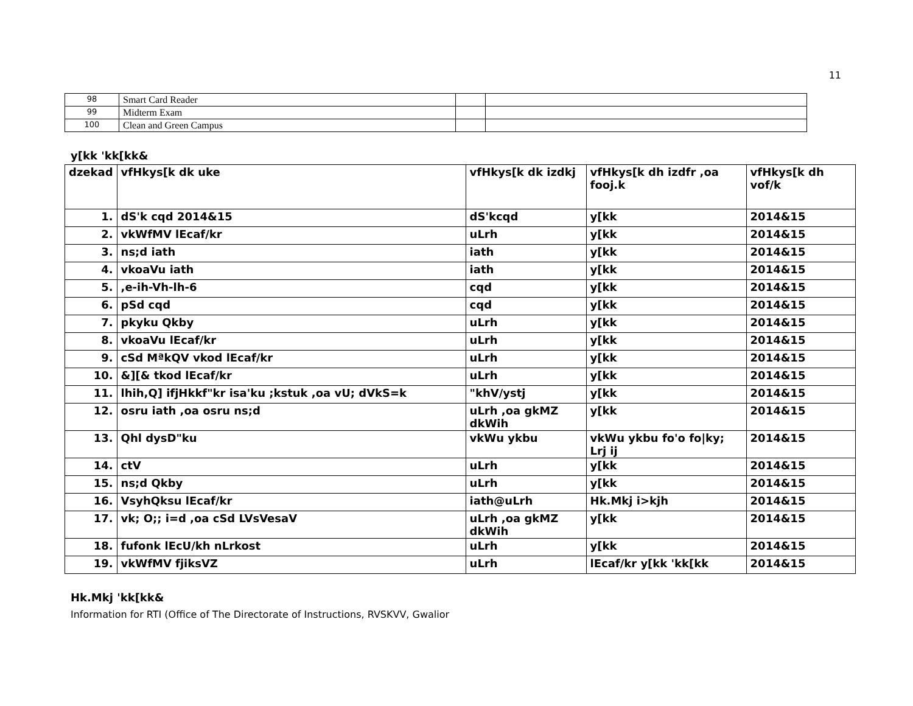11
| 98 | Smart Card Reader | | |
| 99 | Midterm Exam | | |
| 100 | Clean and Green Campus | | |
y[kk 'kk[kk&
| dzekad | vfHkys[k dk uke | vfHkys[k dk izdkj | vfHkys[k dh izdfr ,oa fooj.k | vfHkys[k dh vof/k |
| --- | --- | --- | --- | --- |
| 1. | dS'k cqd 2014&15 | dS'kcqd | y[kk | 2014&15 |
| 2. | vkWfMV lEcaf/kr | uLrh | y[kk | 2014&15 |
| 3. | ns;d iath | iath | y[kk | 2014&15 |
| 4. | vkoaVu iath | iath | y[kk | 2014&15 |
| 5. | ,e-ih-Vh-lh-6 | cqd | y[kk | 2014&15 |
| 6. | pSd cqd | cqd | y[kk | 2014&15 |
| 7. | pkyku Qkby | uLrh | y[kk | 2014&15 |
| 8. | vkoaVu lEcaf/kr | uLrh | y[kk | 2014&15 |
| 9. | cSd MªkQV vkod lEcaf/kr | uLrh | y[kk | 2014&15 |
| 10. | &][& tkod lEcaf/kr | uLrh | y[kk | 2014&15 |
| 11. | lhih,Q] ifjHkkf"kr isa'ku ;kstuk ,oa vU; dVkS=k | "khV/ystj | y[kk | 2014&15 |
| 12. | osru iath ,oa osru ns;d | uLrh ,oa gkMZ dkWih | y[kk | 2014&15 |
| 13. | Qhl dysD"ku | vkWu ykbu | vkWu ykbu fo'o fo/ky; Lrj ij | 2014&15 |
| 14. | ctV | uLrh | y[kk | 2014&15 |
| 15. | ns;d Qkby | uLrh | y[kk | 2014&15 |
| 16. | VsyhQksu lEcaf/kr | iath@uLrh | Hk.Mkj i>kjh | 2014&15 |
| 17. | vk; O;; i=d ,oa cSd LVsVesaV | uLrh ,oa gkMZ dkWih | y[kk | 2014&15 |
| 18. | fufonk lEcU/kh nLrkost | uLrh | y[kk | 2014&15 |
| 19. | vkWfMV fjiksVZ | uLrh | lEcaf/kr y[kk 'kk[kk | 2014&15 |
Hk.Mkj 'kk[kk&
Information for RTI (Office of The Directorate of Instructions, RVSKVV, Gwalior